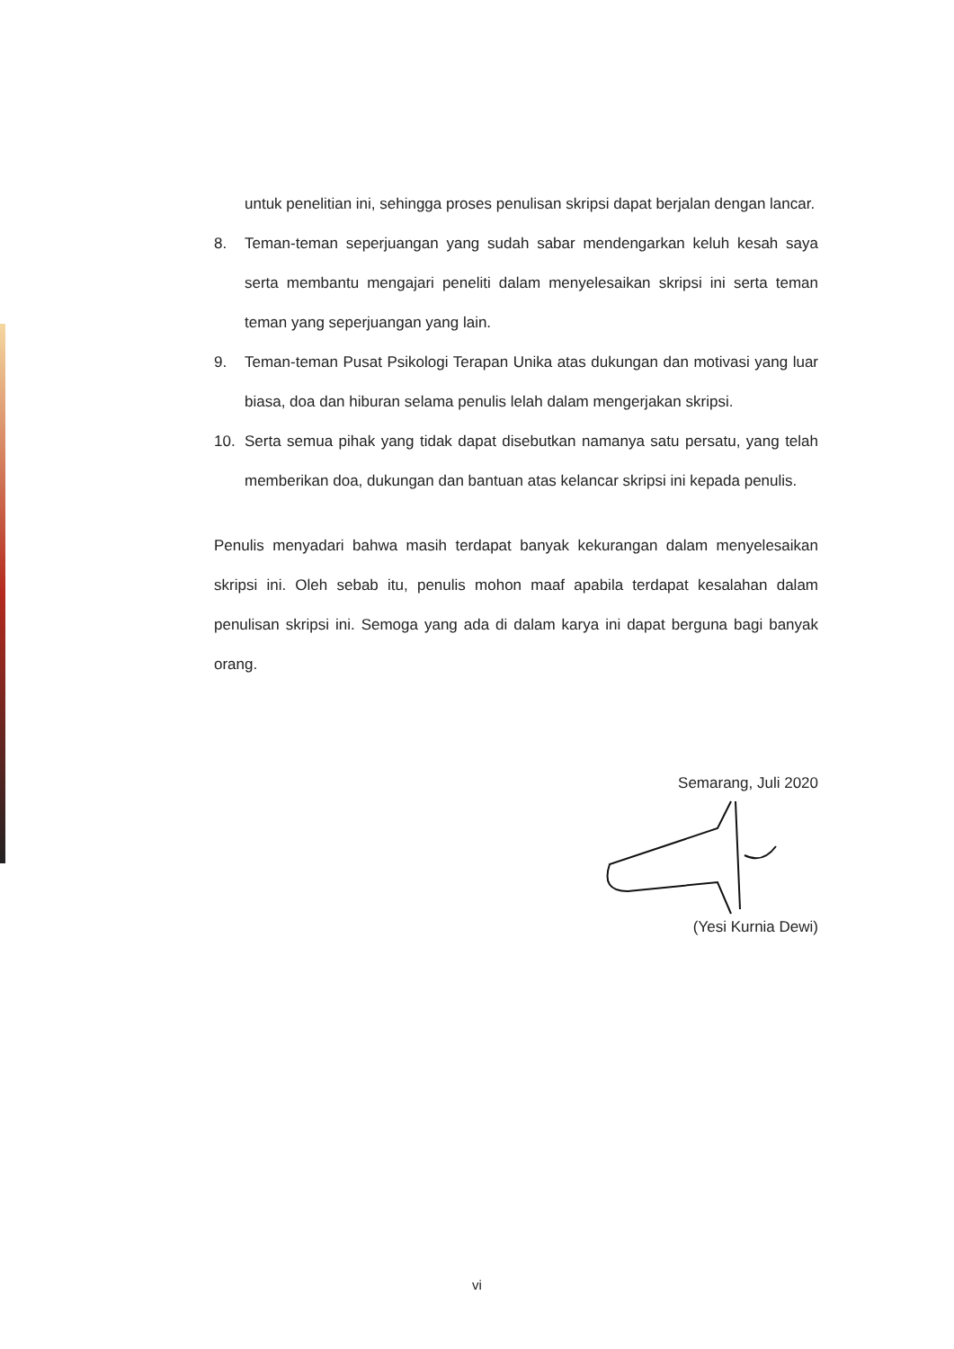untuk penelitian ini, sehingga proses penulisan skripsi dapat berjalan dengan lancar.
8. Teman-teman seperjuangan yang sudah sabar mendengarkan keluh kesah saya serta membantu mengajari peneliti dalam menyelesaikan skripsi ini serta teman teman yang seperjuangan yang lain.
9. Teman-teman Pusat Psikologi Terapan Unika atas dukungan dan motivasi yang luar biasa, doa dan hiburan selama penulis lelah dalam mengerjakan skripsi.
10. Serta semua pihak yang tidak dapat disebutkan namanya satu persatu, yang telah memberikan doa, dukungan dan bantuan atas kelancar skripsi ini kepada penulis.
Penulis menyadari bahwa masih terdapat banyak kekurangan dalam menyelesaikan skripsi ini. Oleh sebab itu, penulis mohon maaf apabila terdapat kesalahan dalam penulisan skripsi ini. Semoga yang ada di dalam karya ini dapat berguna bagi banyak orang.
Semarang, Juli 2020
(Yesi Kurnia Dewi)
vi